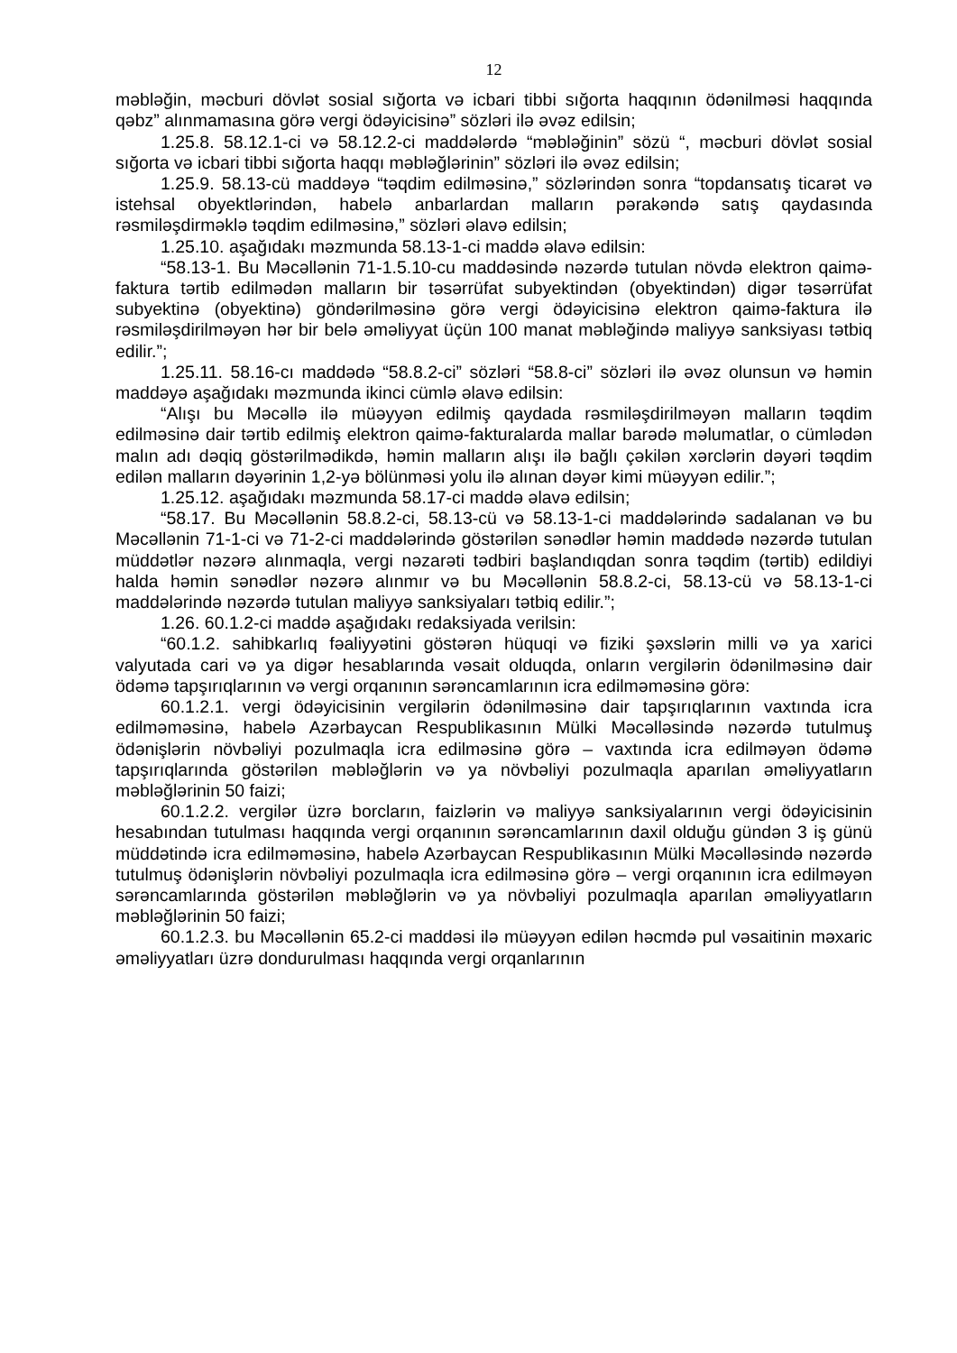12
məbləğin, məcburi dövlət sosial sığorta və icbari tibbi sığorta haqqının ödənilməsi haqqında qəbz” alınmamasına görə vergi ödəyicisinə” sözləri ilə əvəz edilsin;
1.25.8. 58.12.1-ci və 58.12.2-ci maddələrdə “məbləğinin” sözü “, məcburi dövlət sosial sığorta və icbari tibbi sığorta haqqı məbləğlərinin” sözləri ilə əvəz edilsin;
1.25.9. 58.13-cü maddəyə “təqdim edilməsinə,” sözlərindən sonra “topdansatış ticarət və istehsal obyektlərindən, habelə anbarlardan malların pərakəndə satış qaydasında rəsmiləşdirməklə təqdim edilməsinə,” sözləri əlavə edilsin;
1.25.10. aşağıdakı məzmunda 58.13-1-ci maddə əlavə edilsin:
“58.13-1. Bu Məcəllənin 71-1.5.10-cu maddəsində nəzərdə tutulan növdə elektron qaimə-faktura tərtib edilmədən malların bir təsərrüfat subyektindən (obyektindən) digər təsərrüfat subyektinə (obyektinə) göndərilməsinə görə vergi ödəyicisinə elektron qaimə-faktura ilə rəsmiləşdirilməyən hər bir belə əməliyyat üçün 100 manat məbləğində maliyyə sanksiyası tətbiq edilir.”;
1.25.11. 58.16-cı maddədə “58.8.2-ci” sözləri “58.8-ci” sözləri ilə əvəz olunsun və həmin maddəyə aşağıdakı məzmunda ikinci cümlə əlavə edilsin:
“Alışı bu Məcəllə ilə müəyyən edilmiş qaydada rəsmiləşdirilməyən malların təqdim edilməsinə dair tərtib edilmiş elektron qaimə-fakturalarda mallar barədə məlumatlar, o cümlədən malın adı dəqiq göstərilmədikdə, həmin malların alışı ilə bağlı çəkilən xərclərin dəyəri təqdim edilən malların dəyərinin 1,2-yə bölünməsi yolu ilə alınan dəyər kimi müəyyən edilir.”;
1.25.12. aşağıdakı məzmunda 58.17-ci maddə əlavə edilsin;
“58.17. Bu Məcəllənin 58.8.2-ci, 58.13-cü və 58.13-1-ci maddələrində sadalanan və bu Məcəllənin 71-1-ci və 71-2-ci maddələrində göstərilən sənədlər həmin maddədə nəzərdə tutulan müddətlər nəzərə alınmaqla, vergi nəzarəti tədbiri başlandıqdan sonra təqdim (tərtib) edildiyi halda həmin sənədlər nəzərə alınmır və bu Məcəllənin 58.8.2-ci, 58.13-cü və 58.13-1-ci maddələrində nəzərdə tutulan maliyyə sanksiyaları tətbiq edilir.”;
1.26. 60.1.2-ci maddə aşağıdakı redaksiyada verilsin:
“60.1.2. sahibkarlıq fəaliyyətini göstərən hüquqi və fiziki şəxslərin milli və ya xarici valyutada cari və ya digər hesablarında vəsait olduqda, onların vergilərin ödənilməsinə dair ödəmə tapşırıqlarının və vergi orqanının sərəncamlarının icra edilməməsinə görə:
60.1.2.1. vergi ödəyicisinin vergilərin ödənilməsinə dair tapşırıqlarının vaxtında icra edilməməsinə, habelə Azərbaycan Respublikasının Mülki Məcəlləsində nəzərdə tutulmuş ödənişlərin növbəliyi pozulmaqla icra edilməsinə görə – vaxtında icra edilməyən ödəmə tapşırıqlarında göstərilən məbləğlərin və ya növbəliyi pozulmaqla aparılan əməliyyatların məbləğlərinin 50 faizi;
60.1.2.2. vergilər üzrə borcların, faizlərin və maliyyə sanksiyalarının vergi ödəyicisinin hesabından tutulması haqqında vergi orqanının sərəncamlarının daxil olduğu gündən 3 iş günü müddətində icra edilməməsinə, habelə Azərbaycan Respublikasının Mülki Məcəlləsində nəzərdə tutulmuş ödənişlərin növbəliyi pozulmaqla icra edilməsinə görə – vergi orqanının icra edilməyən sərəncamlarında göstərilən məbləğlərin və ya növbəliyi pozulmaqla aparılan əməliyyatların məbləğlərinin 50 faizi;
60.1.2.3. bu Məcəllənin 65.2-ci maddəsi ilə müəyyən edilən həcmdə pul vəsaitinin məxaric əməliyyatları üzrə dondurulması haqqında vergi orqanlarının